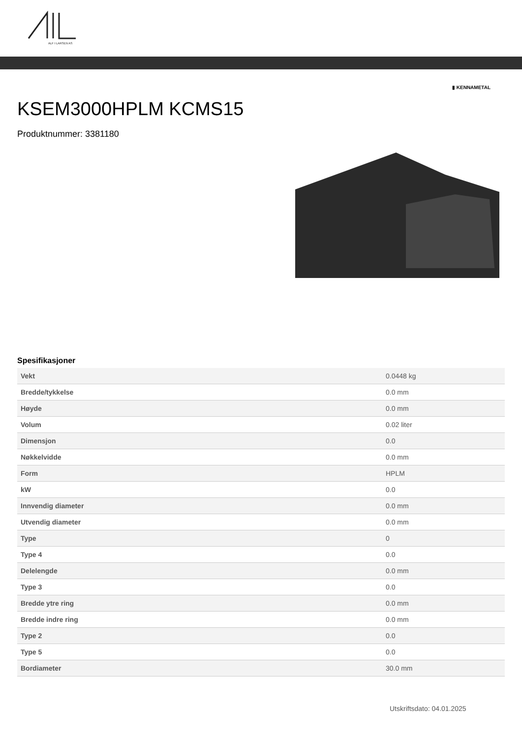ALF I LARSEN AS
▮ KENNAMETAL
KSEM3000HPLM KCMS15
Produktnummer: 3381180
Spesifikasjoner
| Vekt | 0.0448 kg |
| Bredde/tykkelse | 0.0 mm |
| Høyde | 0.0 mm |
| Volum | 0.02 liter |
| Dimensjon | 0.0 |
| Nøkkelvidde | 0.0 mm |
| Form | HPLM |
| kW | 0.0 |
| Innvendig diameter | 0.0 mm |
| Utvendig diameter | 0.0 mm |
| Type | 0 |
| Type 4 | 0.0 |
| Delelengde | 0.0 mm |
| Type 3 | 0.0 |
| Bredde ytre ring | 0.0 mm |
| Bredde indre ring | 0.0 mm |
| Type 2 | 0.0 |
| Type 5 | 0.0 |
| Bordiameter | 30.0 mm |
Utskriftsdato: 04.01.2025